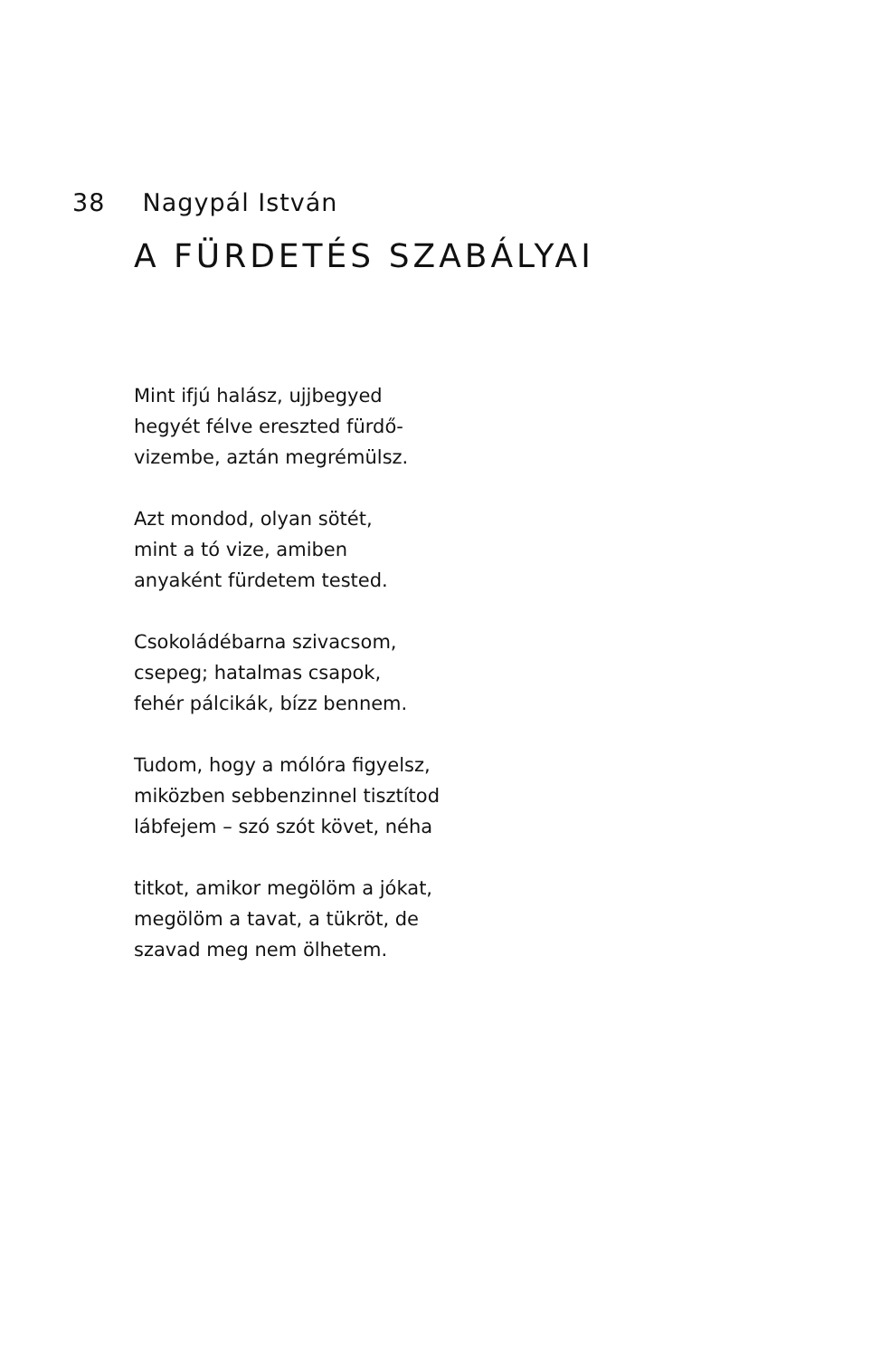38 Nagypál István
A FÜRDETÉS SZABÁLYAI
Mint ifjú halász, ujjbegyed
hegyét félve ereszted fürdő-
vizembe, aztán megrémülsz.
Azt mondod, olyan sötét,
mint a tó vize, amiben
anyaként fürdetem tested.
Csokoládébarna szivacsom,
csepeg; hatalmas csapok,
fehér pálcikák, bízz bennem.
Tudom, hogy a mólóra figyelsz,
miközben sebbenzinnel tisztítod
lábfejem – szó szót követ, néha
titkot, amikor megölöm a jókat,
megölöm a tavat, a tükröt, de
szavad meg nem ölhetem.